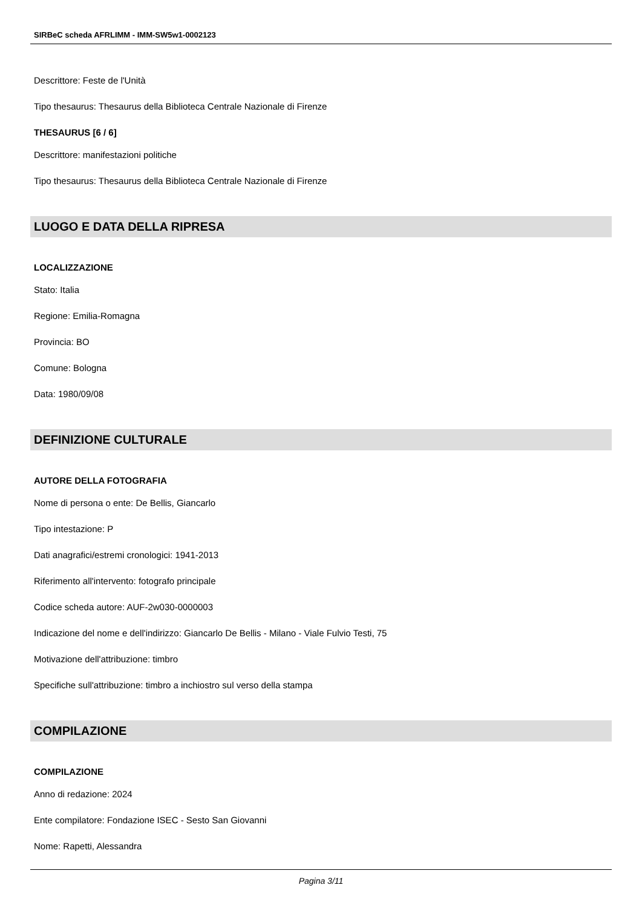SIRBeC scheda AFRLIMM - IMM-SW5w1-0002123
Descrittore: Feste de l'Unità
Tipo thesaurus: Thesaurus della Biblioteca Centrale Nazionale di Firenze
THESAURUS [6 / 6]
Descrittore: manifestazioni politiche
Tipo thesaurus: Thesaurus della Biblioteca Centrale Nazionale di Firenze
LUOGO E DATA DELLA RIPRESA
LOCALIZZAZIONE
Stato: Italia
Regione: Emilia-Romagna
Provincia: BO
Comune: Bologna
Data: 1980/09/08
DEFINIZIONE CULTURALE
AUTORE DELLA FOTOGRAFIA
Nome di persona o ente: De Bellis, Giancarlo
Tipo intestazione: P
Dati anagrafici/estremi cronologici: 1941-2013
Riferimento all'intervento: fotografo principale
Codice scheda autore: AUF-2w030-0000003
Indicazione del nome e dell'indirizzo: Giancarlo De Bellis - Milano - Viale Fulvio Testi, 75
Motivazione dell'attribuzione: timbro
Specifiche sull'attribuzione: timbro a inchiostro sul verso della stampa
COMPILAZIONE
COMPILAZIONE
Anno di redazione: 2024
Ente compilatore: Fondazione ISEC - Sesto San Giovanni
Nome: Rapetti, Alessandra
Pagina 3/11